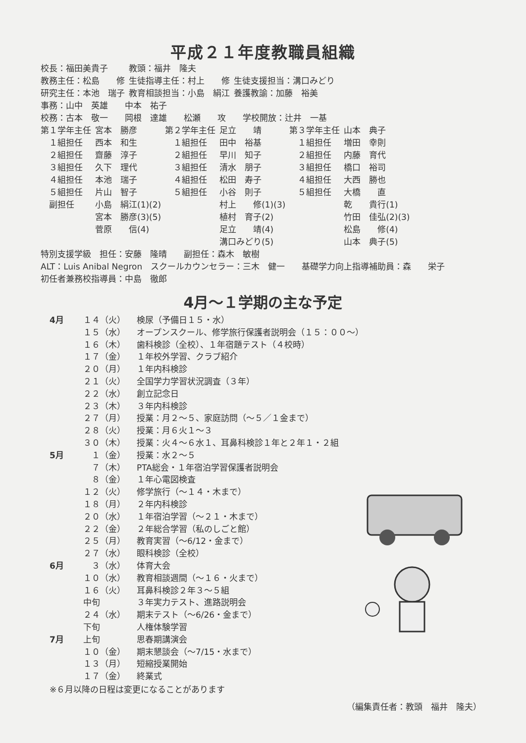平成２１年度教職員組織
| 校長：福田美貴子 | 教頭：福井 隆夫 | |
| 教務主任：松島 修 | 生徒指導主任：村上 修 | 生徒支援担当：溝口みどり |
| 研究主任：本池 瑞子 | 教育相談担当：小島 絹江 | 養護教諭：加藤 裕美 |
事務：山中　英雄　　中本　祐子
校務：古本　敬一　　岡根　達雄　　松瀬　　攻　　学校開放：辻井　一基
| 第１学年主任 | 宮本 勝彦 | 第２学年主任 | 足立 靖 | 第３学年主任 | 山本 典子 |
| １組担任 | 西本 和生 | １組担任 | 田中 裕基 | １組担任 | 増田 幸則 |
| ２組担任 | 齋藤 淳子 | ２組担任 | 早川 知子 | ２組担任 | 内藤 育代 |
| ３組担任 | 久下 理代 | ３組担任 | 清水 朋子 | ３組担任 | 橋口 裕司 |
| ４組担任 | 本池 瑞子 | ４組担任 | 松田 寿子 | ４組担任 | 大西 勝也 |
| ５組担任 | 片山 智子 | ５組担任 | 小谷 則子 | ５組担任 | 大橋 直 |
| 副担任 | 小島 絹江(1)(2) | | 村上 修(1)(3) | | 乾 貴行(1) |
| | 宮本 勝彦(3)(5) | | 植村 育子(2) | | 竹田 佳弘(2)(3) |
| | 菅原 信(4) | | 足立 靖(4) | | 松島 修(4) |
| | | | 溝口みどり(5) | | 山本 典子(5) |
特別支援学級　担任：安藤　隆晴　　副担任：森木　敏樹
ALT：Luis Anibal Negron　スクールカウンセラー：三木　健一　　基礎学力向上指導補助員：森　　栄子
初任者兼務校指導員：中島　徹郎
4月～１学期の主な予定
| 4月 | １４（火） | 検尿（予備日１５・水） |
| | １５（水） | オープンスクール、修学旅行保護者説明会（１５：００～） |
| | １６（木） | 歯科検診（全校）、１年宿題テスト（４校時） |
| | １７（金） | １年校外学習、クラブ紹介 |
| | ２０（月） | １年内科検診 |
| | ２１（火） | 全国学力学習状況調査（３年） |
| | ２２（水） | 創立記念日 |
| | ２３（木） | ３年内科検診 |
| | ２７（月） | 授業：月２～５、家庭訪問（～５／１金まで） |
| | ２８（火） | 授業：月６火１～３ |
| | ３０（木） | 授業：火４～６水１、耳鼻科検診１年と２年１・２組 |
| 5月 | １（金） | 授業：水２～５ |
| | ７（木） | PTA総会・１年宿泊学習保護者説明会 |
| | ８（金） | １年心電図検査 |
| | １２（火） | 修学旅行（～１４・木まで） |
| | １８（月） | ２年内科検診 |
| | ２０（水） | １年宿泊学習（～２１・木まで） |
| | ２２（金） | ２年総合学習（私のしごと館） |
| | ２５（月） | 教育実習（～6/12・金まで） |
| | ２７（水） | 眼科検診（全校） |
| 6月 | ３（水） | 体育大会 |
| | １０（水） | 教育相談週間（～１６・火まで） |
| | １６（火） | 耳鼻科検診２年３～５組 |
| | 中旬 | ３年実力テスト、進路説明会 |
| | ２４（水） | 期末テスト（～6/26・金まで） |
| | 下旬 | 人権体験学習 |
| 7月 | 上旬 | 思春期講演会 |
| | １０（金） | 期末懇談会（～7/15・水まで） |
| | １３（月） | 短縮授業開始 |
| | １７（金） | 終業式 |
※６月以降の日程は変更になることがあります
（編集責任者：教頭　福井　隆夫）